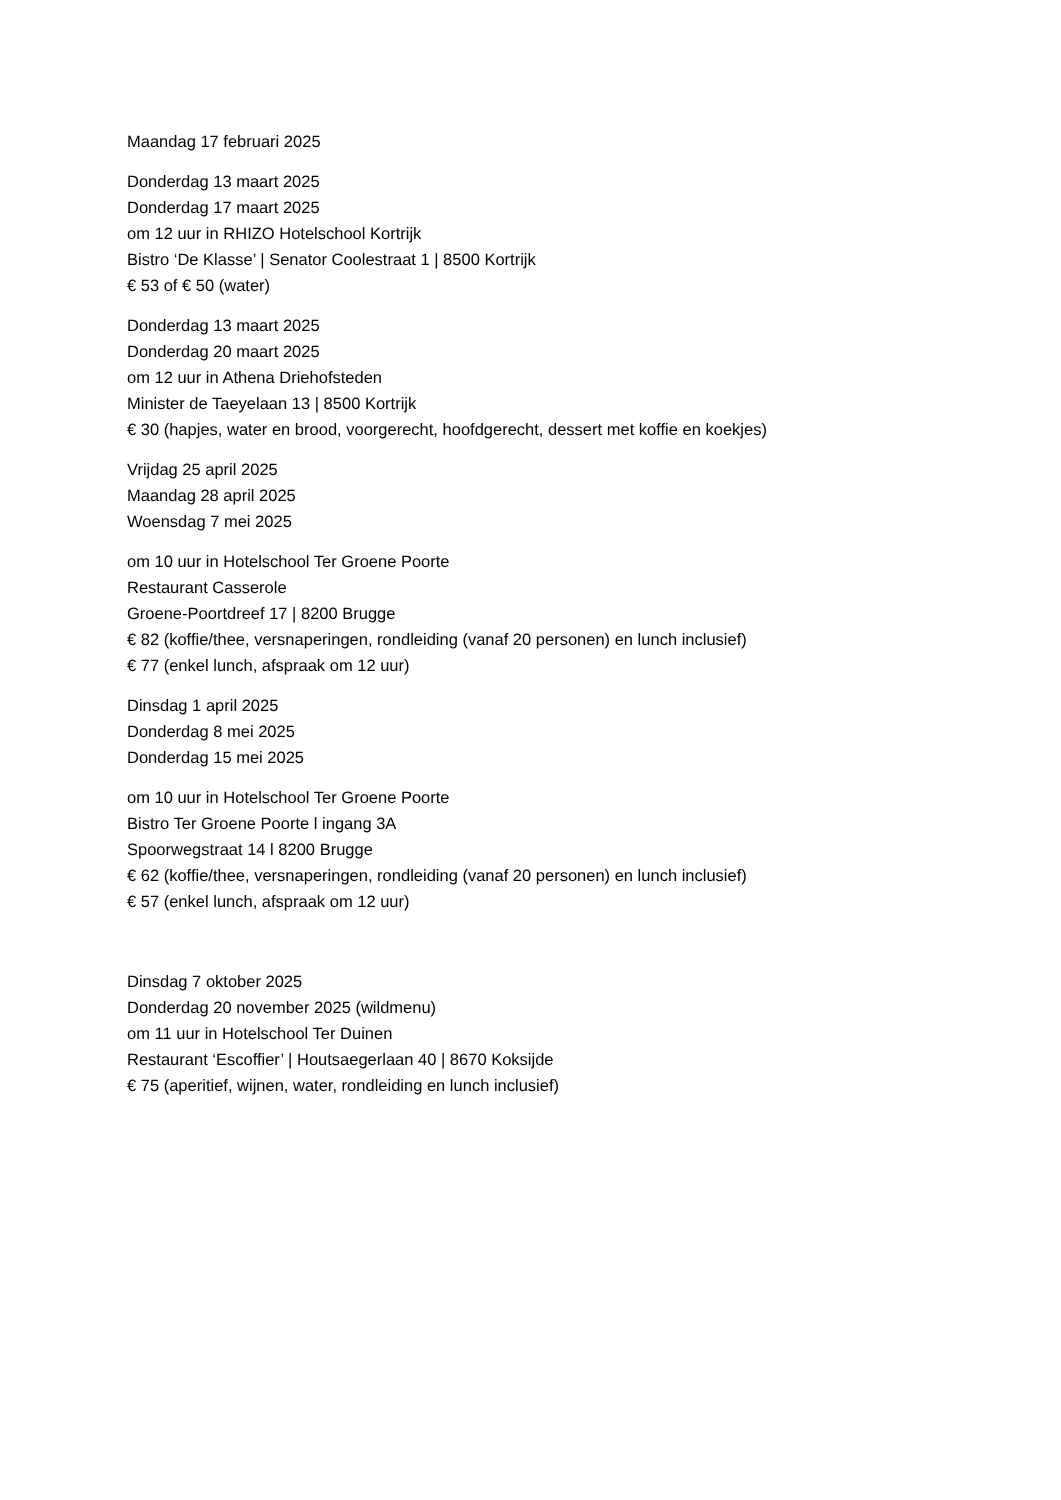Maandag 17 februari 2025
Donderdag 13 maart 2025
Donderdag 17 maart 2025
om 12 uur in RHIZO Hotelschool Kortrijk
Bistro ‘De Klasse’ | Senator Coolestraat 1 | 8500 Kortrijk
€ 53 of € 50 (water)
Donderdag 13 maart 2025
Donderdag 20 maart 2025
om 12 uur in Athena Driehofsteden
Minister de Taeyelaan 13 | 8500 Kortrijk
€ 30 (hapjes, water en brood, voorgerecht, hoofdgerecht, dessert met koffie en koekjes)
Vrijdag 25 april 2025
Maandag 28 april 2025
Woensdag 7 mei 2025
om 10 uur in Hotelschool Ter Groene Poorte
Restaurant Casserole
Groene-Poortdreef 17 | 8200 Brugge
€ 82 (koffie/thee, versnaperingen, rondleiding (vanaf 20 personen) en lunch inclusief)
€ 77 (enkel lunch, afspraak om 12 uur)
Dinsdag 1 april 2025
Donderdag 8 mei 2025
Donderdag 15 mei 2025
om 10 uur in Hotelschool Ter Groene Poorte
Bistro Ter Groene Poorte l ingang 3A
Spoorwegstraat 14 l 8200 Brugge
€ 62 (koffie/thee, versnaperingen, rondleiding (vanaf 20 personen) en lunch inclusief)
€ 57 (enkel lunch, afspraak om 12 uur)
Dinsdag 7 oktober 2025
Donderdag 20 november 2025 (wildmenu)
om 11 uur in Hotelschool Ter Duinen
Restaurant ‘Escoffier’ | Houtsaegerlaan 40 | 8670 Koksijde
€ 75 (aperitief, wijnen, water, rondleiding en lunch inclusief)